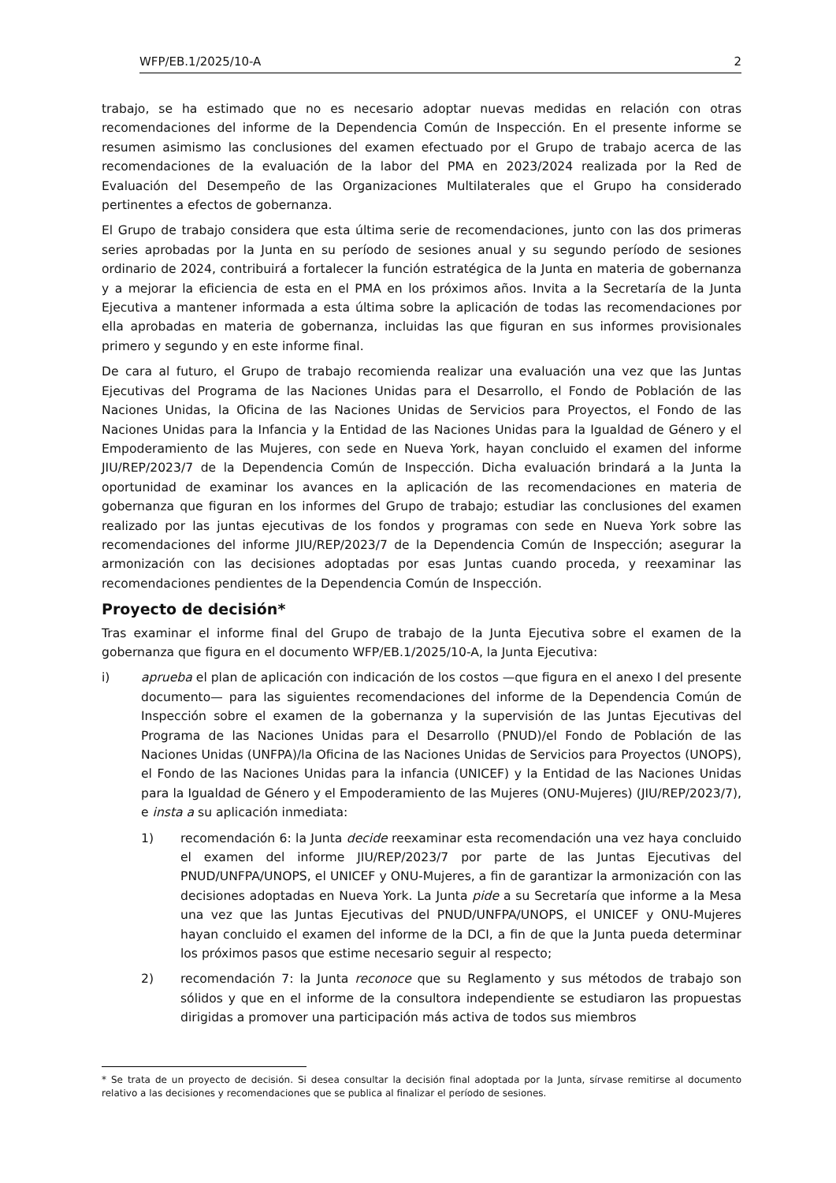WFP/EB.1/2025/10-A 2
trabajo, se ha estimado que no es necesario adoptar nuevas medidas en relación con otras recomendaciones del informe de la Dependencia Común de Inspección. En el presente informe se resumen asimismo las conclusiones del examen efectuado por el Grupo de trabajo acerca de las recomendaciones de la evaluación de la labor del PMA en 2023/2024 realizada por la Red de Evaluación del Desempeño de las Organizaciones Multilaterales que el Grupo ha considerado pertinentes a efectos de gobernanza.
El Grupo de trabajo considera que esta última serie de recomendaciones, junto con las dos primeras series aprobadas por la Junta en su período de sesiones anual y su segundo período de sesiones ordinario de 2024, contribuirá a fortalecer la función estratégica de la Junta en materia de gobernanza y a mejorar la eficiencia de esta en el PMA en los próximos años. Invita a la Secretaría de la Junta Ejecutiva a mantener informada a esta última sobre la aplicación de todas las recomendaciones por ella aprobadas en materia de gobernanza, incluidas las que figuran en sus informes provisionales primero y segundo y en este informe final.
De cara al futuro, el Grupo de trabajo recomienda realizar una evaluación una vez que las Juntas Ejecutivas del Programa de las Naciones Unidas para el Desarrollo, el Fondo de Población de las Naciones Unidas, la Oficina de las Naciones Unidas de Servicios para Proyectos, el Fondo de las Naciones Unidas para la Infancia y la Entidad de las Naciones Unidas para la Igualdad de Género y el Empoderamiento de las Mujeres, con sede en Nueva York, hayan concluido el examen del informe JIU/REP/2023/7 de la Dependencia Común de Inspección. Dicha evaluación brindará a la Junta la oportunidad de examinar los avances en la aplicación de las recomendaciones en materia de gobernanza que figuran en los informes del Grupo de trabajo; estudiar las conclusiones del examen realizado por las juntas ejecutivas de los fondos y programas con sede en Nueva York sobre las recomendaciones del informe JIU/REP/2023/7 de la Dependencia Común de Inspección; asegurar la armonización con las decisiones adoptadas por esas Juntas cuando proceda, y reexaminar las recomendaciones pendientes de la Dependencia Común de Inspección.
Proyecto de decisión*
Tras examinar el informe final del Grupo de trabajo de la Junta Ejecutiva sobre el examen de la gobernanza que figura en el documento WFP/EB.1/2025/10-A, la Junta Ejecutiva:
i) aprueba el plan de aplicación con indicación de los costos —que figura en el anexo I del presente documento— para las siguientes recomendaciones del informe de la Dependencia Común de Inspección sobre el examen de la gobernanza y la supervisión de las Juntas Ejecutivas del Programa de las Naciones Unidas para el Desarrollo (PNUD)/el Fondo de Población de las Naciones Unidas (UNFPA)/la Oficina de las Naciones Unidas de Servicios para Proyectos (UNOPS), el Fondo de las Naciones Unidas para la infancia (UNICEF) y la Entidad de las Naciones Unidas para la Igualdad de Género y el Empoderamiento de las Mujeres (ONU-Mujeres) (JIU/REP/2023/7), e insta a su aplicación inmediata:
1) recomendación 6: la Junta decide reexaminar esta recomendación una vez haya concluido el examen del informe JIU/REP/2023/7 por parte de las Juntas Ejecutivas del PNUD/UNFPA/UNOPS, el UNICEF y ONU-Mujeres, a fin de garantizar la armonización con las decisiones adoptadas en Nueva York. La Junta pide a su Secretaría que informe a la Mesa una vez que las Juntas Ejecutivas del PNUD/UNFPA/UNOPS, el UNICEF y ONU-Mujeres hayan concluido el examen del informe de la DCI, a fin de que la Junta pueda determinar los próximos pasos que estime necesario seguir al respecto;
2) recomendación 7: la Junta reconoce que su Reglamento y sus métodos de trabajo son sólidos y que en el informe de la consultora independiente se estudiaron las propuestas dirigidas a promover una participación más activa de todos sus miembros
* Se trata de un proyecto de decisión. Si desea consultar la decisión final adoptada por la Junta, sírvase remitirse al documento relativo a las decisiones y recomendaciones que se publica al finalizar el período de sesiones.